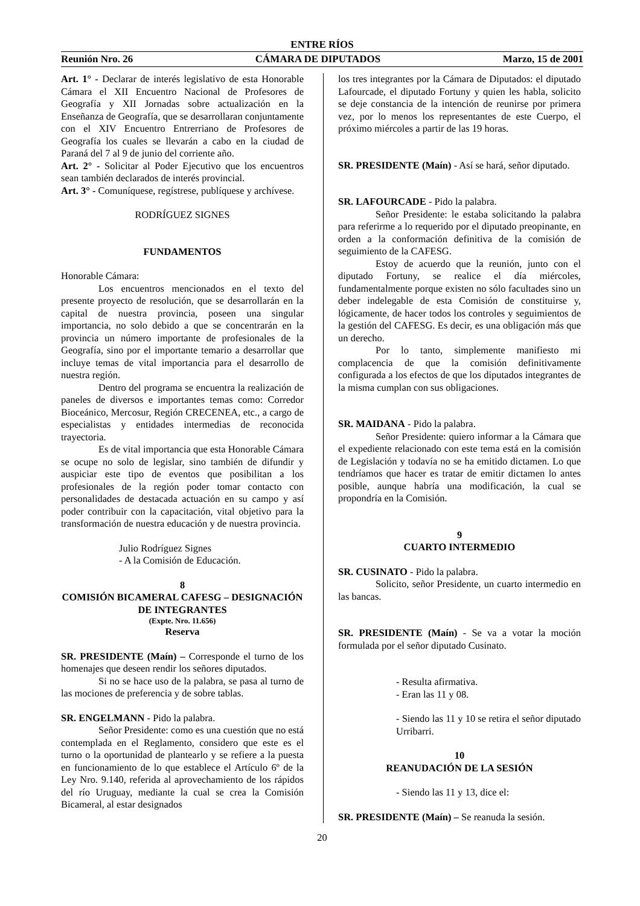ENTRE RÍOS
Reunión Nro. 26 CÁMARA DE DIPUTADOS Marzo, 15 de 2001
Art. 1° - Declarar de interés legislativo de esta Honorable Cámara el XII Encuentro Nacional de Profesores de Geografía y XII Jornadas sobre actualización en la Enseñanza de Geografía, que se desarrollaran conjuntamente con el XIV Encuentro Entrerriano de Profesores de Geografía los cuales se llevarán a cabo en la ciudad de Paraná del 7 al 9 de junio del corriente año.
Art. 2° - Solicitar al Poder Ejecutivo que los encuentros sean también declarados de interés provincial.
Art. 3° - Comuníquese, regístrese, publíquese y archívese.
RODRÍGUEZ SIGNES
FUNDAMENTOS
Honorable Cámara:
Los encuentros mencionados en el texto del presente proyecto de resolución, que se desarrollarán en la capital de nuestra provincia, poseen una singular importancia, no solo debido a que se concentrarán en la provincia un número importante de profesionales de la Geografía, sino por el importante temario a desarrollar que incluye temas de vital importancia para el desarrollo de nuestra región.
Dentro del programa se encuentra la realización de paneles de diversos e importantes temas como: Corredor Bioceánico, Mercosur, Región CRECENEA, etc., a cargo de especialistas y entidades intermedias de reconocida trayectoria.
Es de vital importancia que esta Honorable Cámara se ocupe no solo de legislar, sino también de difundir y auspiciar este tipo de eventos que posibilitan a los profesionales de la región poder tomar contacto con personalidades de destacada actuación en su campo y así poder contribuir con la capacitación, vital objetivo para la transformación de nuestra educación y de nuestra provincia.
Julio Rodríguez Signes
- A la Comisión de Educación.
8
COMISIÓN BICAMERAL CAFESG – DESIGNACIÓN DE INTEGRANTES
(Expte. Nro. 11.656)
Reserva
SR. PRESIDENTE (Maín) – Corresponde el turno de los homenajes que deseen rendir los señores diputados.
Si no se hace uso de la palabra, se pasa al turno de las mociones de preferencia y de sobre tablas.
SR. ENGELMANN - Pido la palabra.
Señor Presidente: como es una cuestión que no está contemplada en el Reglamento, considero que este es el turno o la oportunidad de plantearlo y se refiere a la puesta en funcionamiento de lo que establece el Artículo 6º de la Ley Nro. 9.140, referida al aprovechamiento de los rápidos del río Uruguay, mediante la cual se crea la Comisión Bicameral, al estar designados
los tres integrantes por la Cámara de Diputados: el diputado Lafourcade, el diputado Fortuny y quien les habla, solicito se deje constancia de la intención de reunirse por primera vez, por lo menos los representantes de este Cuerpo, el próximo miércoles a partir de las 19 horas.
SR. PRESIDENTE (Maín) - Así se hará, señor diputado.
SR. LAFOURCADE - Pido la palabra.
Señor Presidente: le estaba solicitando la palabra para referirme a lo requerido por el diputado preopinante, en orden a la conformación definitiva de la comisión de seguimiento de la CAFESG.
Estoy de acuerdo que la reunión, junto con el diputado Fortuny, se realice el día miércoles, fundamentalmente porque existen no sólo facultades sino un deber indelegable de esta Comisión de constituirse y, lógicamente, de hacer todos los controles y seguimientos de la gestión del CAFESG. Es decir, es una obligación más que un derecho.
Por lo tanto, simplemente manifiesto mi complacencia de que la comisión definitivamente configurada a los efectos de que los diputados integrantes de la misma cumplan con sus obligaciones.
SR. MAIDANA - Pido la palabra.
Señor Presidente: quiero informar a la Cámara que el expediente relacionado con este tema está en la comisión de Legislación y todavía no se ha emitido dictamen. Lo que tendríamos que hacer es tratar de emitir dictamen lo antes posible, aunque habría una modificación, la cual se propondría en la Comisión.
9
CUARTO INTERMEDIO
SR. CUSINATO - Pido la palabra.
Solicito, señor Presidente, un cuarto intermedio en las bancas.
SR. PRESIDENTE (Maín) - Se va a votar la moción formulada por el señor diputado Cusinato.
- Resulta afirmativa.
- Eran las 11 y 08.
- Siendo las 11 y 10 se retira el señor diputado Urribarri.
10
REANUDACIÓN DE LA SESIÓN
- Siendo las 11 y 13, dice el:
SR. PRESIDENTE (Maín) – Se reanuda la sesión.
20